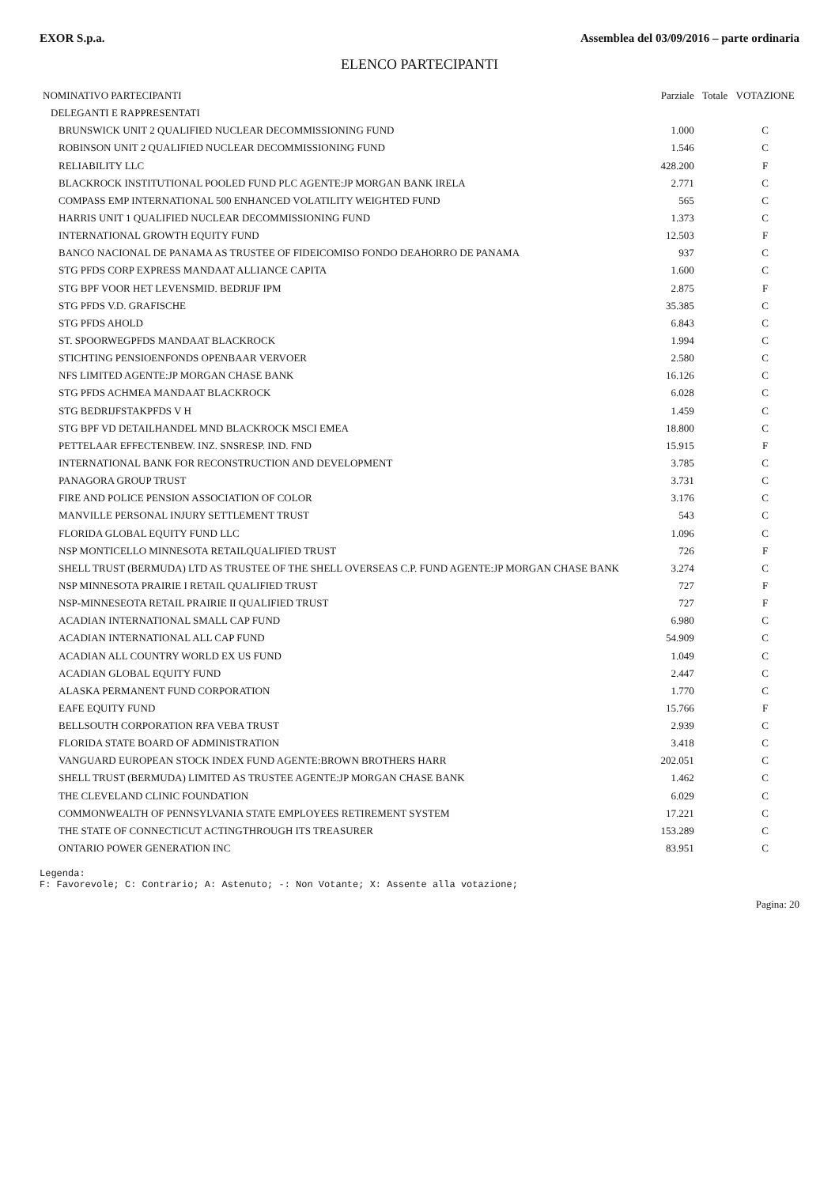EXOR S.p.a. Assemblea del 03/09/2016 – parte ordinaria
ELENCO PARTECIPANTI
| NOMINATIVO PARTECIPANTI | Parziale | Totale | VOTAZIONE |
| --- | --- | --- | --- |
| DELEGANTI E RAPPRESENTATI | | | |
| BRUNSWICK UNIT 2 QUALIFIED NUCLEAR DECOMMISSIONING FUND | 1.000 | | C |
| ROBINSON UNIT 2 QUALIFIED NUCLEAR DECOMMISSIONING FUND | 1.546 | | C |
| RELIABILITY LLC | 428.200 | | F |
| BLACKROCK INSTITUTIONAL POOLED FUND PLC AGENTE:JP MORGAN BANK IRELA | 2.771 | | C |
| COMPASS EMP INTERNATIONAL 500 ENHANCED VOLATILITY WEIGHTED FUND | 565 | | C |
| HARRIS UNIT 1 QUALIFIED NUCLEAR DECOMMISSIONING FUND | 1.373 | | C |
| INTERNATIONAL GROWTH EQUITY FUND | 12.503 | | F |
| BANCO NACIONAL DE PANAMA AS TRUSTEE OF FIDEICOMISO FONDO DEAHORRO DE PANAMA | 937 | | C |
| STG PFDS CORP EXPRESS MANDAAT ALLIANCE CAPITA | 1.600 | | C |
| STG BPF VOOR HET LEVENSMID. BEDRIJF IPM | 2.875 | | F |
| STG PFDS V.D. GRAFISCHE | 35.385 | | C |
| STG PFDS AHOLD | 6.843 | | C |
| ST. SPOORWEGPFDS MANDAAT BLACKROCK | 1.994 | | C |
| STICHTING PENSIOENFONDS OPENBAAR VERVOER | 2.580 | | C |
| NFS LIMITED AGENTE:JP MORGAN CHASE BANK | 16.126 | | C |
| STG PFDS ACHMEA MANDAAT BLACKROCK | 6.028 | | C |
| STG BEDRIJFSTAKPFDS V H | 1.459 | | C |
| STG BPF VD DETAILHANDEL MND BLACKROCK MSCI EMEA | 18.800 | | C |
| PETTELAAR EFFECTENBEW. INZ. SNSRESP. IND. FND | 15.915 | | F |
| INTERNATIONAL BANK FOR RECONSTRUCTION AND DEVELOPMENT | 3.785 | | C |
| PANAGORA GROUP TRUST | 3.731 | | C |
| FIRE AND POLICE PENSION ASSOCIATION OF COLOR | 3.176 | | C |
| MANVILLE PERSONAL INJURY SETTLEMENT TRUST | 543 | | C |
| FLORIDA GLOBAL EQUITY FUND LLC | 1.096 | | C |
| NSP MONTICELLO MINNESOTA RETAILQUALIFIED TRUST | 726 | | F |
| SHELL TRUST (BERMUDA) LTD AS TRUSTEE OF THE SHELL OVERSEAS C.P. FUND AGENTE:JP MORGAN CHASE BANK | 3.274 | | C |
| NSP MINNESOTA PRAIRIE I RETAIL QUALIFIED TRUST | 727 | | F |
| NSP-MINNESEOTA RETAIL PRAIRIE II QUALIFIED TRUST | 727 | | F |
| ACADIAN INTERNATIONAL SMALL CAP FUND | 6.980 | | C |
| ACADIAN INTERNATIONAL ALL CAP FUND | 54.909 | | C |
| ACADIAN ALL COUNTRY WORLD EX US FUND | 1.049 | | C |
| ACADIAN GLOBAL EQUITY FUND | 2.447 | | C |
| ALASKA PERMANENT FUND CORPORATION | 1.770 | | C |
| EAFE EQUITY FUND | 15.766 | | F |
| BELLSOUTH CORPORATION RFA VEBA TRUST | 2.939 | | C |
| FLORIDA STATE BOARD OF ADMINISTRATION | 3.418 | | C |
| VANGUARD EUROPEAN STOCK INDEX FUND AGENTE:BROWN BROTHERS HARR | 202.051 | | C |
| SHELL TRUST (BERMUDA) LIMITED AS TRUSTEE AGENTE:JP MORGAN CHASE BANK | 1.462 | | C |
| THE CLEVELAND CLINIC FOUNDATION | 6.029 | | C |
| COMMONWEALTH OF PENNSYLVANIA STATE EMPLOYEES RETIREMENT SYSTEM | 17.221 | | C |
| THE STATE OF CONNECTICUT ACTINGTHROUGH ITS TREASURER | 153.289 | | C |
| ONTARIO POWER GENERATION INC | 83.951 | | C |
Legenda:
F: Favorevole; C: Contrario; A: Astenuto; -: Non Votante; X: Assente alla votazione;
Pagina: 20